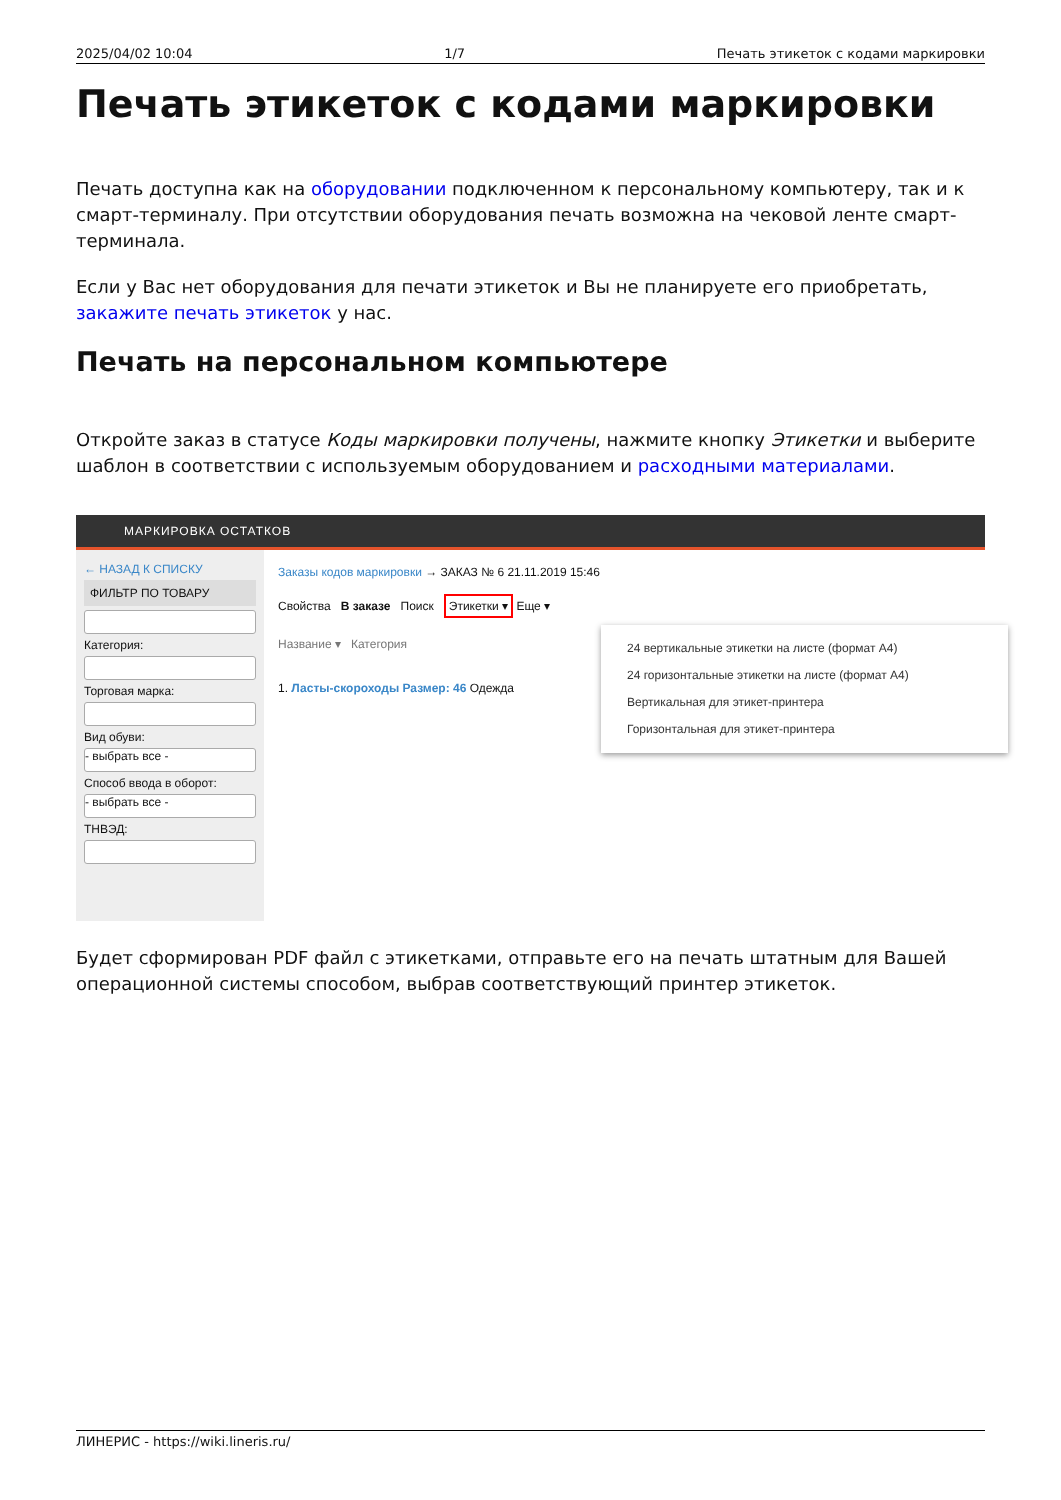2025/04/02 10:04 1/7 Печать этикеток с кодами маркировки
Печать этикеток с кодами маркировки
Печать доступна как на оборудовании подключенном к персональному компьютеру, так и к смарт-терминалу. При отсутствии оборудования печать возможна на чековой ленте смарт-терминала.
Если у Вас нет оборудования для печати этикеток и Вы не планируете его приобретать, закажите печать этикеток у нас.
Печать на персональном компьютере
Откройте заказ в статусе Коды маркировки получены, нажмите кнопку Этикетки и выберите шаблон в соответствии с используемым оборудованием и расходными материалами.
МАРКИРОВКА ОСТАТКОВ
← НАЗАД К СПИСКУ
ФИЛЬТР ПО ТОВАРУ
Категория:
Торговая марка:
Вид обуви:
- выбрать все -
Способ ввода в оборот:
- выбрать все -
ТНВЭД:
Заказы кодов маркировки → ЗАКАЗ № 6 21.11.2019 15:46
Свойства В заказе Поиск Этикетки ▾ Еще ▾
Название ▾ Категория
1. Ласты-скороходы Размер: 46 Одежда
24 вертикальные этикетки на листе (формат А4)
24 горизонтальные этикетки на листе (формат А4)
Вертикальная для этикет-принтера
Горизонтальная для этикет-принтера
Будет сформирован PDF файл с этикетками, отправьте его на печать штатным для Вашей операционной системы способом, выбрав соответствующий принтер этикеток.
ЛИНЕРИС - https://wiki.lineris.ru/